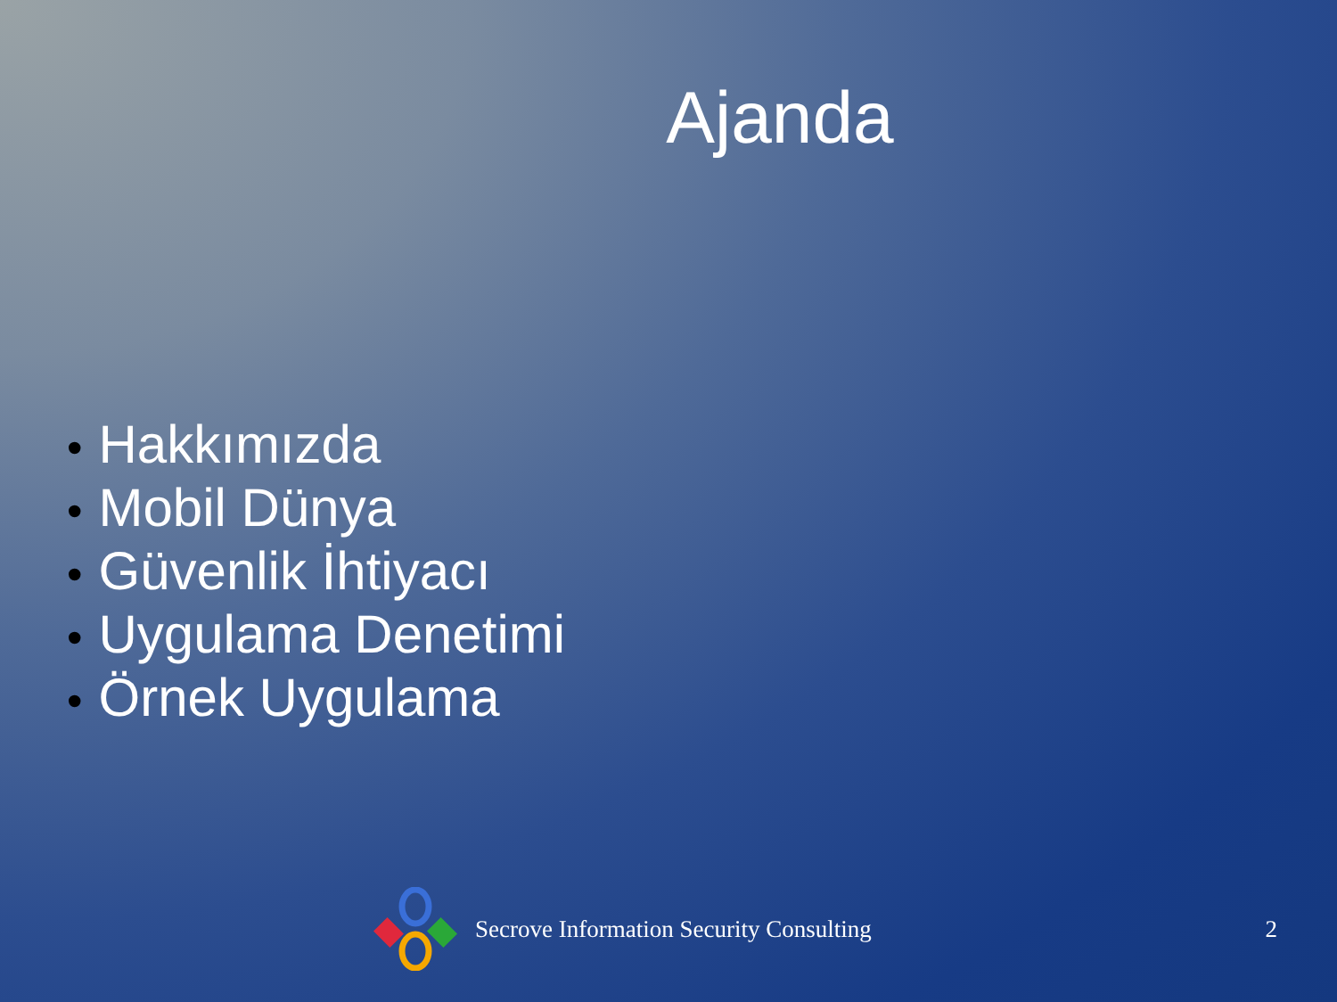Ajanda
• Hakkımızda
• Mobil Dünya
• Güvenlik İhtiyacı
• Uygulama Denetimi
• Örnek Uygulama
Secrove Information Security Consulting 2